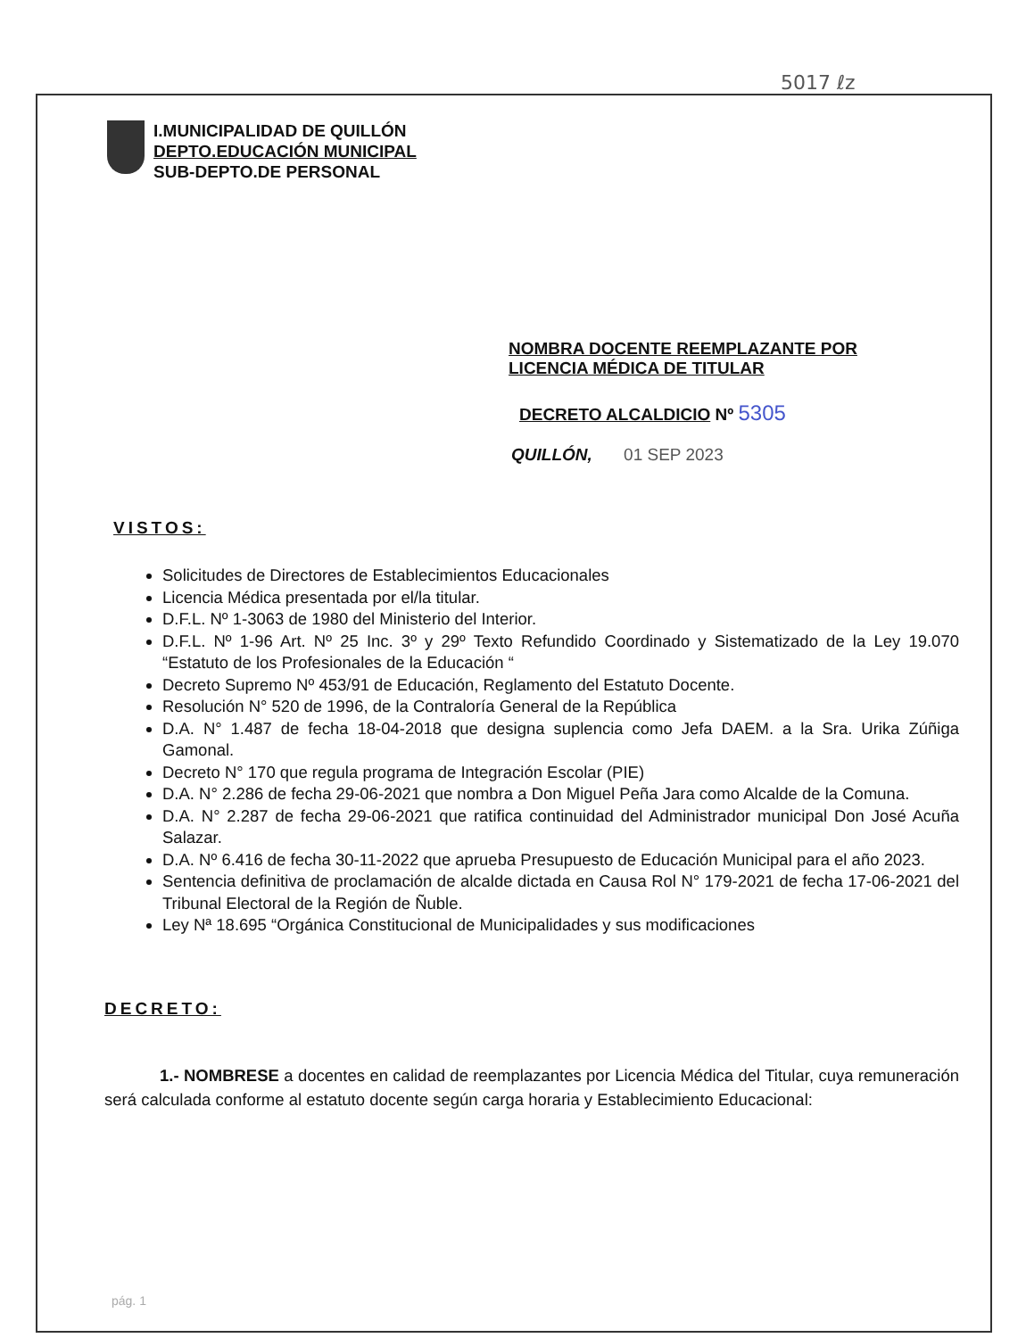5017 ℓz
I.MUNICIPALIDAD DE QUILLÓN
DEPTO.EDUCACIÓN MUNICIPAL
SUB-DEPTO.DE PERSONAL
NOMBRA DOCENTE REEMPLAZANTE POR
LICENCIA MÉDICA DE TITULAR
DECRETO ALCALDICIO Nº 5305
QUILLÓN, 01 SEP 2023
VISTOS:
Solicitudes de Directores de Establecimientos Educacionales
Licencia Médica presentada por el/la titular.
D.F.L. Nº 1-3063 de 1980 del Ministerio del Interior.
D.F.L. Nº 1-96 Art. Nº 25 Inc. 3º y 29º Texto Refundido Coordinado y Sistematizado de la Ley 19.070 “Estatuto de los Profesionales de la Educación “
Decreto Supremo Nº 453/91 de Educación, Reglamento del Estatuto Docente.
Resolución N° 520 de 1996, de la Contraloría General de la República
D.A. N° 1.487 de fecha 18-04-2018 que designa suplencia como Jefa DAEM. a la Sra. Urika Zúñiga Gamonal.
Decreto N° 170 que regula programa de Integración Escolar (PIE)
D.A. N° 2.286 de fecha 29-06-2021 que nombra a Don Miguel Peña Jara como Alcalde de la Comuna.
D.A. N° 2.287 de fecha 29-06-2021 que ratifica continuidad del Administrador municipal Don José Acuña Salazar.
D.A. Nº 6.416 de fecha 30-11-2022 que aprueba Presupuesto de Educación Municipal para el año 2023.
Sentencia definitiva de proclamación de alcalde dictada en Causa Rol N° 179-2021 de fecha 17-06-2021 del Tribunal Electoral de la Región de Ñuble.
Ley Nª 18.695 “Orgánica Constitucional de Municipalidades y sus modificaciones
DECRETO:
1.- NOMBRESE a docentes en calidad de reemplazantes por Licencia Médica del Titular, cuya remuneración será calculada conforme al estatuto docente según carga horaria y Establecimiento Educacional:
pág. 1